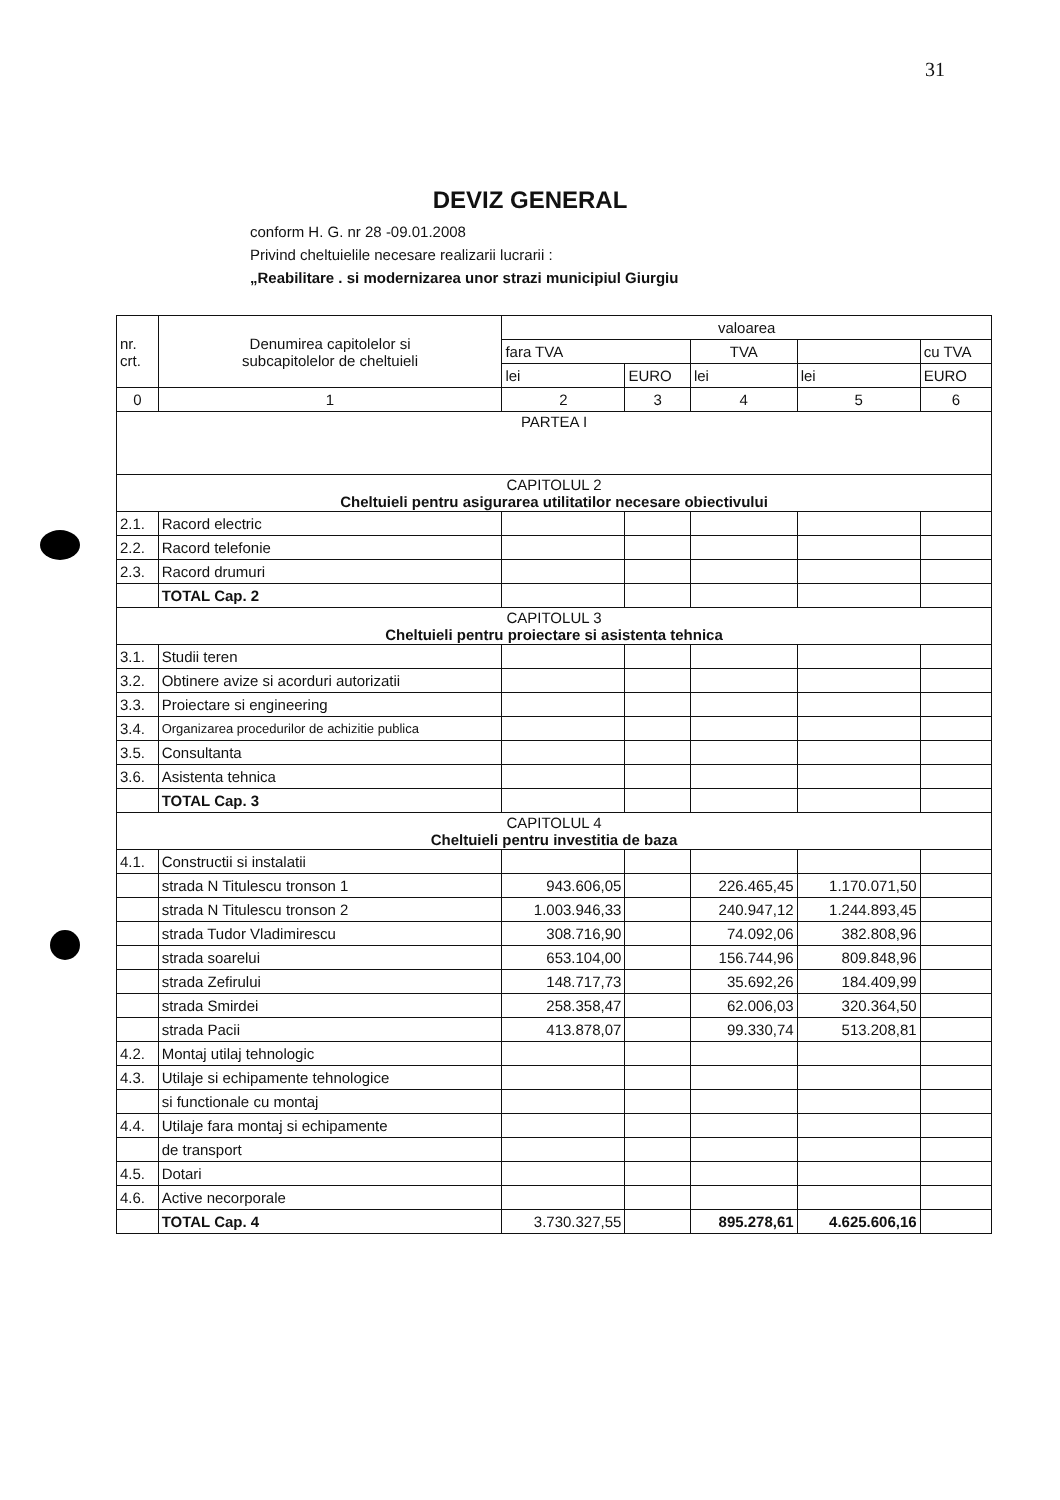31
DEVIZ GENERAL
conform H. G. nr 28 -09.01.2008
Privind cheltuielile necesare realizarii lucrarii :
„Reabilitare . si modernizarea unor strazi municipiul Giurgiu
| nr. crt. | Denumirea capitolelor si subcapitolelor de cheltuieli | valoarea | | | | |
| | | fara TVA | | TVA | | cu TVA |
| | | lei | EURO | lei | lei | EURO |
| 0 | 1 | 2 | 3 | 4 | 5 | 6 |
| PARTEA I | | | | | | |
| CAPITOLUL 2 Cheltuieli pentru asigurarea utilitatilor necesare obiectivului | | | | | | |
| 2.1. | Racord electric | | | | | |
| 2.2. | Racord telefonie | | | | | |
| 2.3. | Racord drumuri | | | | | |
| | TOTAL Cap. 2 | | | | | |
| CAPITOLUL 3 Cheltuieli pentru proiectare si asistenta tehnica | | | | | | |
| 3.1. | Studii teren | | | | | |
| 3.2. | Obtinere avize si acorduri autorizatii | | | | | |
| 3.3. | Proiectare si engineering | | | | | |
| 3.4. | Organizarea procedurilor de achizitie publica | | | | | |
| 3.5. | Consultanta | | | | | |
| 3.6. | Asistenta tehnica | | | | | |
| | TOTAL Cap. 3 | | | | | |
| CAPITOLUL 4 Cheltuieli pentru investitia de baza | | | | | | |
| 4.1. | Constructii si instalatii | | | | | |
| | strada N Titulescu tronson 1 | 943.606,05 | | 226.465,45 | 1.170.071,50 | |
| | strada N Titulescu tronson 2 | 1.003.946,33 | | 240.947,12 | 1.244.893,45 | |
| | strada Tudor Vladimirescu | 308.716,90 | | 74.092,06 | 382.808,96 | |
| | strada soarelui | 653.104,00 | | 156.744,96 | 809.848,96 | |
| | strada Zefirului | 148.717,73 | | 35.692,26 | 184.409,99 | |
| | strada Smirdei | 258.358,47 | | 62.006,03 | 320.364,50 | |
| | strada Pacii | 413.878,07 | | 99.330,74 | 513.208,81 | |
| 4.2. | Montaj utilaj tehnologic | | | | | |
| 4.3. | Utilaje si echipamente tehnologice | | | | | |
| | si functionale cu montaj | | | | | |
| 4.4. | Utilaje fara montaj si echipamente | | | | | |
| | de transport | | | | | |
| 4.5. | Dotari | | | | | |
| 4.6. | Active necorporale | | | | | |
| | TOTAL Cap. 4 | 3.730.327,55 | | 895.278,61 | 4.625.606,16 | |